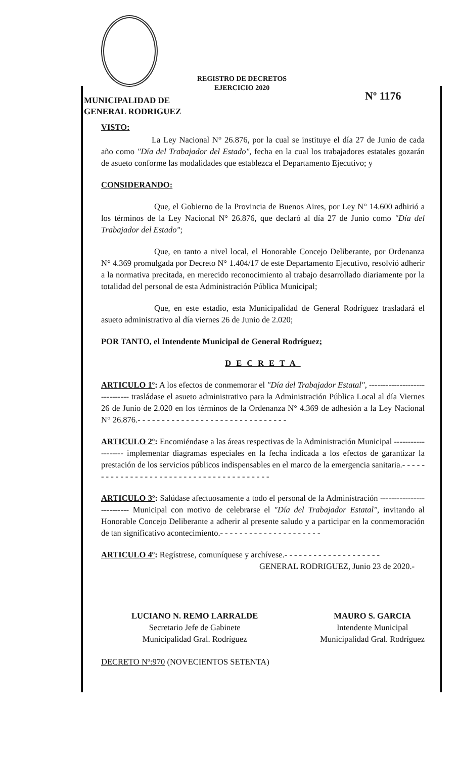REGISTRO DE DECRETOS
EJERCICIO 2020
MUNICIPALIDAD DE
GENERAL RODRIGUEZ
Nº 1176
VISTO:
La Ley Nacional N° 26.876, por la cual se instituye el día 27 de Junio de cada año como "Día del Trabajador del Estado", fecha en la cual los trabajadores estatales gozarán de asueto conforme las modalidades que establezca el Departamento Ejecutivo; y
CONSIDERANDO:
Que, el Gobierno de la Provincia de Buenos Aires, por Ley N° 14.600 adhirió a los términos de la Ley Nacional N° 26.876, que declaró al día 27 de Junio como "Día del Trabajador del Estado";
Que, en tanto a nivel local, el Honorable Concejo Deliberante, por Ordenanza N° 4.369 promulgada por Decreto N° 1.404/17 de este Departamento Ejecutivo, resolvió adherir a la normativa precitada, en merecido reconocimiento al trabajo desarrollado diariamente por la totalidad del personal de esta Administración Pública Municipal;
Que, en este estadio, esta Municipalidad de General Rodríguez trasladará el asueto administrativo al día viernes 26 de Junio de 2.020;
POR TANTO, el Intendente Municipal de General Rodríguez;
DECRETA
ARTICULO 1º: A los efectos de conmemorar el "Día del Trabajador Estatal", ------------------------------ trasládase el asueto administrativo para la Administración Pública Local al día Viernes 26 de Junio de 2.020 en los términos de la Ordenanza N° 4.369 de adhesión a la Ley Nacional N° 26.876.- - - - - - - - - - - - - - - - - - - - - - - - - - - - - - -
ARTICULO 2º: Encomiéndase a las áreas respectivas de la Administración Municipal ------------------- implementar diagramas especiales en la fecha indicada a los efectos de garantizar la prestación de los servicios públicos indispensables en el marco de la emergencia sanitaria.- - - - - - - - - - - - - - - - - - - - - - - - - - - - - - - - - - - - - - - -
ARTICULO 3º: Salúdase afectuosamente a todo el personal de la Administración -------------------------- Municipal con motivo de celebrarse el "Día del Trabajador Estatal", invitando al Honorable Concejo Deliberante a adherir al presente saludo y a participar en la conmemoración de tan significativo acontecimiento.- - - - - - - - - - - - - - - - - - - - -
ARTICULO 4º: Regístrese, comuníquese y archívese.- - - - - - - - - - - - - - - - - - - -
GENERAL RODRIGUEZ, Junio 23 de 2020.-
LUCIANO N. REMO LARRALDE
Secretario Jefe de Gabinete
Municipalidad Gral. Rodríguez
MAURO S. GARCIA
Intendente Municipal
Municipalidad Gral. Rodríguez
DECRETO Nº:970 (NOVECIENTOS SETENTA)